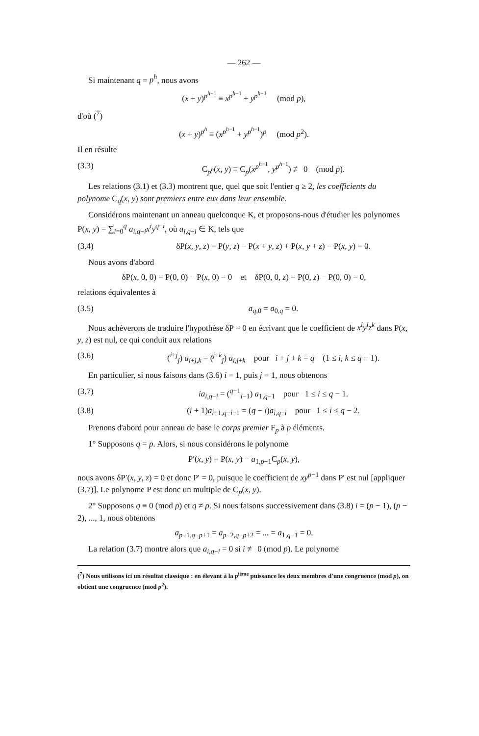— 262 —
Si maintenant q = p<sup>h</sup>, nous avons
(x + y)<sup>p<sup>h−1</sup></sup> ≡ x<sup>p<sup>h−1</sup></sup> + y<sup>p<sup>h−1</sup></sup> (mod p),
d'où (<sup>7</sup>)
(x + y)<sup>p<sup>h</sup></sup> ≡ (x<sup>p<sup>h−1</sup></sup> + y<sup>p<sup>h−1</sup></sup>)<sup>p</sup> (mod p<sup>2</sup>).
Il en résulte
(3.3) C<sub>p<sup>h</sup></sub>(x, y) ≡ C<sub>p</sub>(x<sup>p<sup>h−1</sup></sup>, y<sup>p<sup>h−1</sup></sup>) ≢ 0 (mod p).
Les relations (3.1) et (3.3) montrent que, quel que soit l'entier q ≥ 2, les coefficients du polynome C<sub>q</sub>(x, y) sont premiers entre eux dans leur ensemble.
Considérons maintenant un anneau quelconque K, et proposons-nous d'étudier les polynomes P(x, y) = ∑<sub>i=0</sub><sup>q</sup> a<sub>i,q−i</sub>x<sup>i</sup>y<sup>q−i</sup>, où a<sub>i,q−i</sub> ∈ K, tels que
(3.4) δP(x, y, z) = P(y, z) − P(x + y, z) + P(x, y + z) − P(x, y) = 0.
Nous avons d'abord
δP(x, 0, 0) = P(0, 0) − P(x, 0) = 0 et δP(0, 0, z) = P(0, z) − P(0, 0) = 0,
relations équivalentes à
(3.5) a<sub>q,0</sub> = a<sub>0,q</sub> = 0.
Nous achèverons de traduire l'hypothèse δP = 0 en écrivant que le coefficient de x<sup>i</sup>y<sup>j</sup>z<sup>k</sup> dans P(x, y, z) est nul, ce qui conduit aux relations
(3.6) (<sup>i+j</sup><sub>j</sub>) a<sub>i+j,k</sub> = (<sup>j+k</sup><sub>j</sub>) a<sub>i,j+k</sub> pour i + j + k = q (1 ≤ i, k ≤ q − 1).
En particulier, si nous faisons dans (3.6) i = 1, puis j = 1, nous obtenons
(3.7) ia<sub>i,q−i</sub> = (<sup>q−1</sup><sub>i−1</sub>) a<sub>1,q−1</sub> pour 1 ≤ i ≤ q − 1.
(3.8) (i + 1)a<sub>i+1,q−i−1</sub> = (q − i)a<sub>i,q−i</sub> pour 1 ≤ i ≤ q − 2.
Prenons d'abord pour anneau de base le corps premier F<sub>p</sub> à p éléments.
1° Supposons q = p. Alors, si nous considérons le polynome
P′(x, y) = P(x, y) − a<sub>1,p−1</sub>C<sub>p</sub>(x, y),
nous avons δP′(x, y, z) = 0 et donc P′ = 0, puisque le coefficient de xy<sup>p−1</sup> dans P′ est nul [appliquer (3.7)]. Le polynome P est donc un multiple de C<sub>p</sub>(x, y).
2° Supposons q ≡ 0 (mod p) et q ≠ p. Si nous faisons successivement dans (3.8) i = (p − 1), (p − 2), ..., 1, nous obtenons
a<sub>p−1,q−p+1</sub> = a<sub>p−2,q−p+2</sub> = ... = a<sub>1,q−1</sub> = 0.
La relation (3.7) montre alors que a<sub>i,q−i</sub> = 0 si i ≢ 0 (mod p). Le polynome
(<sup>7</sup>) Nous utilisons ici un résultat classique : en élevant à la p<sup>ième</sup> puissance les deux membres d'une congruence (mod p), on obtient une congruence (mod p<sup>2</sup>).